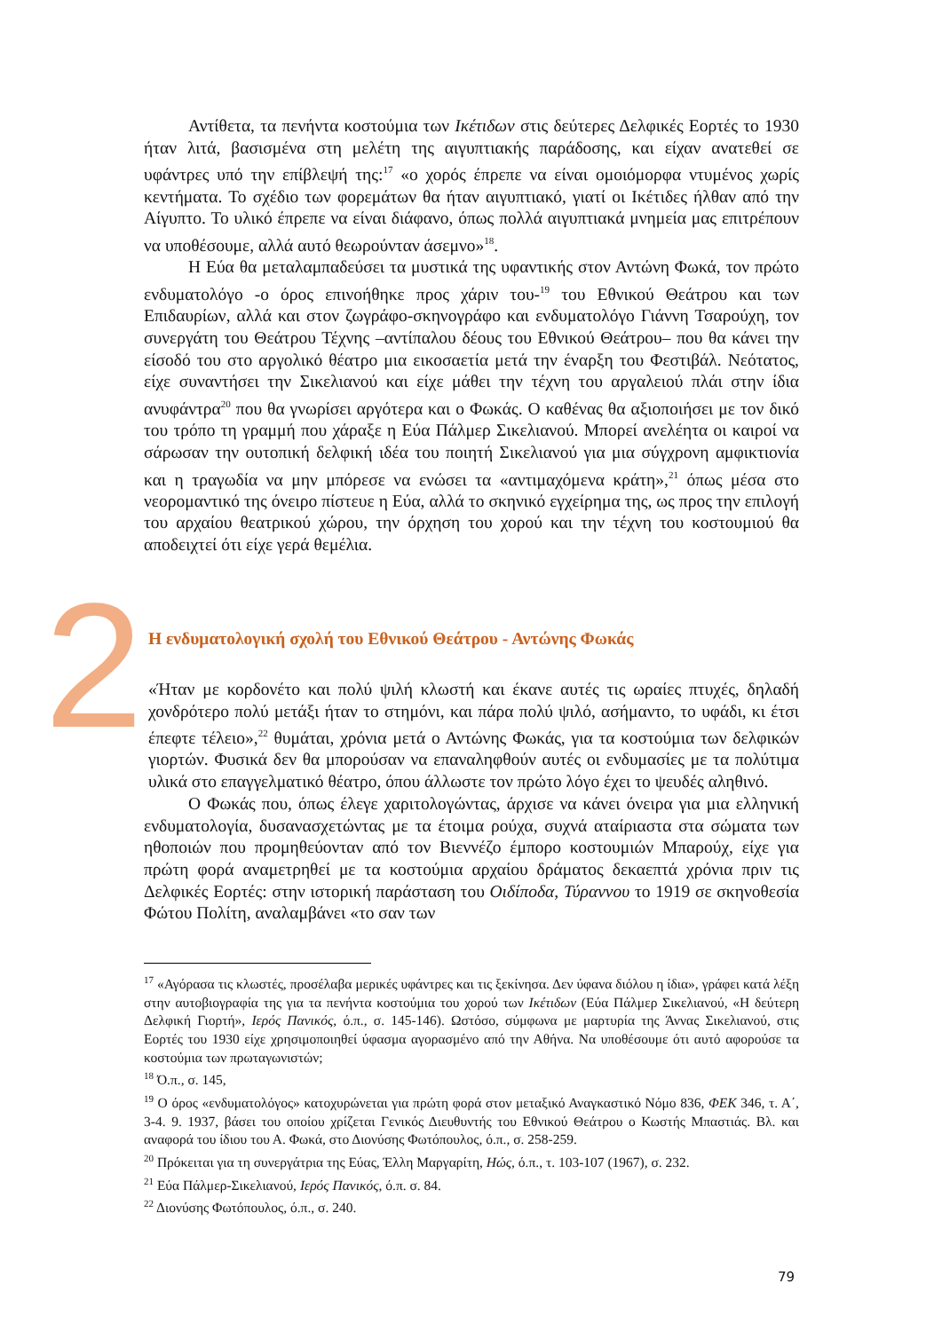Αντίθετα, τα πενήντα κοστούμια των Ικέτιδων στις δεύτερες Δελφικές Εορτές το 1930 ήταν λιτά, βασισμένα στη μελέτη της αιγυπτιακής παράδοσης, και είχαν ανατεθεί σε υφάντρες υπό την επίβλεψή της:<sup>17</sup> «ο χορός έπρεπε να είναι ομοιόμορφα ντυμένος χωρίς κεντήματα. Το σχέδιο των φορεμάτων θα ήταν αιγυπτιακό, γιατί οι Ικέτιδες ήλθαν από την Αίγυπτο. Το υλικό έπρεπε να είναι διάφανο, όπως πολλά αιγυπτιακά μνημεία μας επιτρέπουν να υποθέσουμε, αλλά αυτό θεωρούνταν άσεμνο»<sup>18</sup>.
Η Εύα θα μεταλαμπαδεύσει τα μυστικά της υφαντικής στον Αντώνη Φωκά, τον πρώτο ενδυματολόγο -ο όρος επινοήθηκε προς χάριν του-<sup>19</sup> του Εθνικού Θεάτρου και των Επιδαυρίων, αλλά και στον ζωγράφο-σκηνογράφο και ενδυματολόγο Γιάννη Τσαρούχη, τον συνεργάτη του Θεάτρου Τέχνης –αντίπαλου δέους του Εθνικού Θεάτρου– που θα κάνει την είσοδό του στο αργολικό θέατρο μια εικοσαετία μετά την έναρξη του Φεστιβάλ. Νεότατος, είχε συναντήσει την Σικελιανού και είχε μάθει την τέχνη του αργαλειού πλάι στην ίδια ανυφάντρα<sup>20</sup> που θα γνωρίσει αργότερα και ο Φωκάς. Ο καθένας θα αξιοποιήσει με τον δικό του τρόπο τη γραμμή που χάραξε η Εύα Πάλμερ Σικελιανού. Μπορεί ανελέητα οι καιροί να σάρωσαν την ουτοπική δελφική ιδέα του ποιητή Σικελιανού για μια σύγχρονη αμφικτιονία και η τραγωδία να μην μπόρεσε να ενώσει τα «αντιμαχόμενα κράτη»,<sup>21</sup> όπως μέσα στο νεορομαντικό της όνειρο πίστευε η Εύα, αλλά το σκηνικό εγχείρημα της, ως προς την επιλογή του αρχαίου θεατρικού χώρου, την όρχηση του χορού και την τέχνη του κοστουμιού θα αποδειχτεί ότι είχε γερά θεμέλια.
2
Η ενδυματολογική σχολή του Εθνικού Θεάτρου - Αντώνης Φωκάς
«Ήταν με κορδονέτο και πολύ ψιλή κλωστή και έκανε αυτές τις ωραίες πτυχές, δηλαδή χονδρότερο πολύ μετάξι ήταν το στημόνι, και πάρα πολύ ψιλό, ασήμαντο, το υφάδι, κι έτσι έπεφτε τέλειο»,<sup>22</sup> θυμάται, χρόνια μετά ο Αντώνης Φωκάς, για τα κοστούμια των δελφικών γιορτών. Φυσικά δεν θα μπορούσαν να επαναληφθούν αυτές οι ενδυμασίες με τα πολύτιμα υλικά στο επαγγελματικό θέατρο, όπου άλλωστε τον πρώτο λόγο έχει το ψευδές αληθινό.
Ο Φωκάς που, όπως έλεγε χαριτολογώντας, άρχισε να κάνει όνειρα για μια ελληνική ενδυματολογία, δυσανασχετώντας με τα έτοιμα ρούχα, συχνά αταίριαστα στα σώματα των ηθοποιών που προμηθεύονταν από τον Βιεννέζο έμπορο κοστουμιών Μπαρούχ, είχε για πρώτη φορά αναμετρηθεί με τα κοστούμια αρχαίου δράματος δεκαεπτά χρόνια πριν τις Δελφικές Εορτές: στην ιστορική παράσταση του Οιδίποδα, Τύραννου το 1919 σε σκηνοθεσία Φώτου Πολίτη, αναλαμβάνει «το σαν των
<sup>17</sup> «Αγόρασα τις κλωστές, προσέλαβα μερικές υφάντρες και τις ξεκίνησα. Δεν ύφανα διόλου η ίδια», γράφει κατά λέξη στην αυτοβιογραφία της για τα πενήντα κοστούμια του χορού των Ικέτιδων (Εύα Πάλμερ Σικελιανού, «Η δεύτερη Δελφική Γιορτή», Ιερός Πανικός, ό.π., σ. 145-146). Ωστόσο, σύμφωνα με μαρτυρία της Άννας Σικελιανού, στις Εορτές του 1930 είχε χρησιμοποιηθεί ύφασμα αγορασμένο από την Αθήνα. Να υποθέσουμε ότι αυτό αφορούσε τα κοστούμια των πρωταγωνιστών;
<sup>18</sup> Ό.π., σ. 145,
<sup>19</sup> Ο όρος «ενδυματολόγος» κατοχυρώνεται για πρώτη φορά στον μεταξικό Αναγκαστικό Νόμο 836, ΦΕΚ 346, τ. Α΄, 3-4. 9. 1937, βάσει του οποίου χρίζεται Γενικός Διευθυντής του Εθνικού Θεάτρου ο Κωστής Μπαστιάς. Βλ. και αναφορά του ίδιου του Α. Φωκά, στο Διονύσης Φωτόπουλος, ό.π., σ. 258-259.
<sup>20</sup> Πρόκειται για τη συνεργάτρια της Εύας, Έλλη Μαργαρίτη, Ηώς, ό.π., τ. 103-107 (1967), σ. 232.
<sup>21</sup> Εύα Πάλμερ-Σικελιανού, Ιερός Πανικός, ό.π. σ. 84.
<sup>22</sup> Διονύσης Φωτόπουλος, ό.π., σ. 240.
79